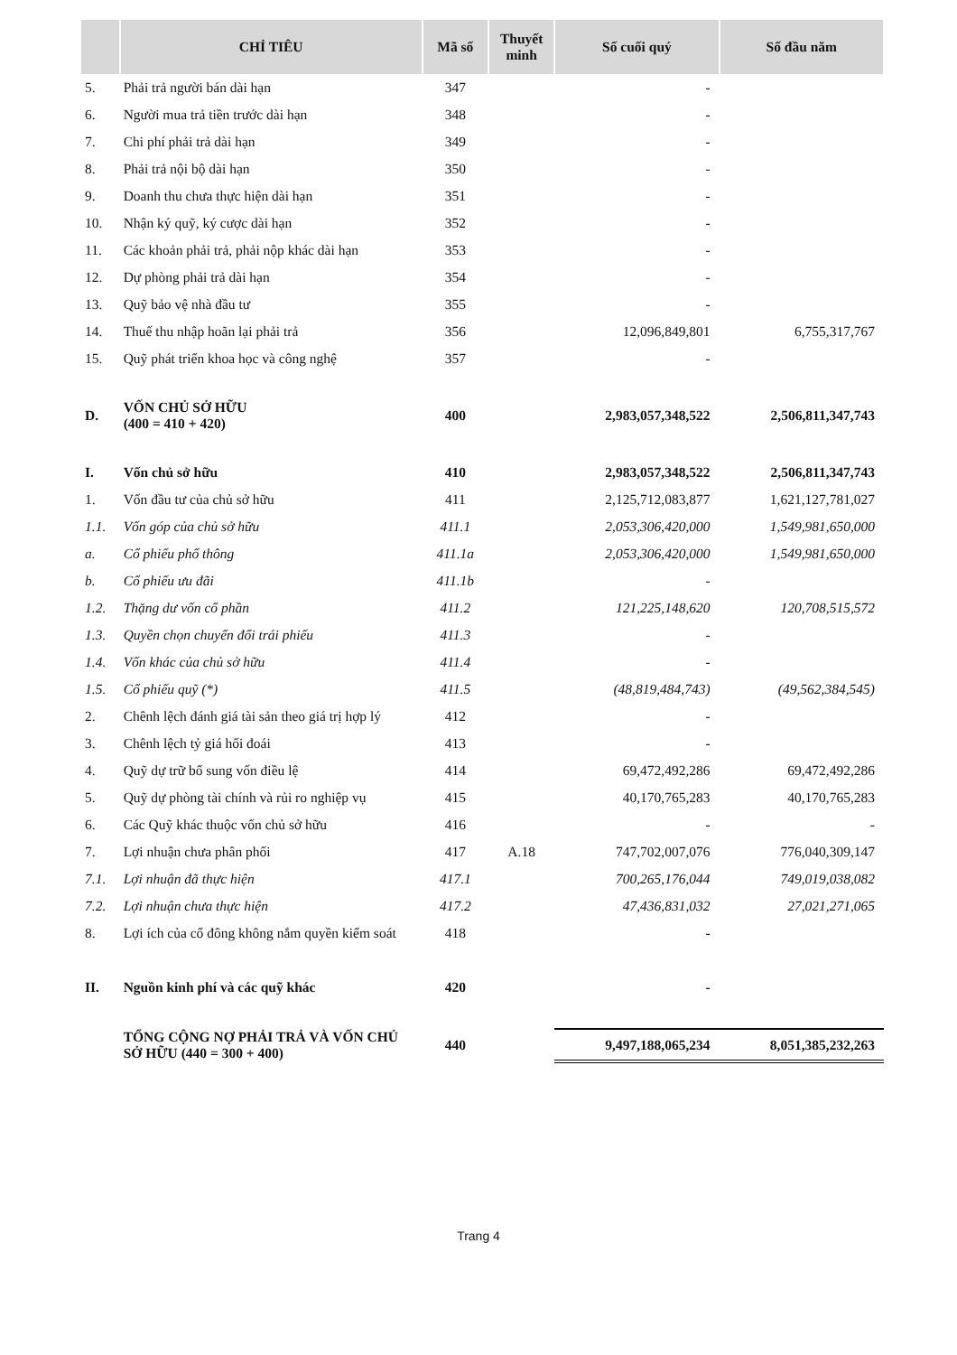| | CHỈ TIÊU | Mã số | Thuyết minh | Số cuối quý | Số đầu năm |
| --- | --- | --- | --- | --- | --- |
| 5. | Phải trả người bán dài hạn | 347 | | - | |
| 6. | Người mua trả tiền trước dài hạn | 348 | | - | |
| 7. | Chi phí phải trả dài hạn | 349 | | - | |
| 8. | Phải trả nội bộ dài hạn | 350 | | - | |
| 9. | Doanh thu chưa thực hiện dài hạn | 351 | | - | |
| 10. | Nhận ký quỹ, ký cược dài hạn | 352 | | - | |
| 11. | Các khoản phải trả, phải nộp khác dài hạn | 353 | | - | |
| 12. | Dự phòng phải trả dài hạn | 354 | | - | |
| 13. | Quỹ bảo vệ nhà đầu tư | 355 | | - | |
| 14. | Thuế thu nhập hoãn lại phải trả | 356 | | 12,096,849,801 | 6,755,317,767 |
| 15. | Quỹ phát triển khoa học và công nghệ | 357 | | - | |
| D. | VỐN CHỦ SỞ HỮU (400 = 410 + 420) | 400 | | 2,983,057,348,522 | 2,506,811,347,743 |
| I. | Vốn chủ sở hữu | 410 | | 2,983,057,348,522 | 2,506,811,347,743 |
| 1. | Vốn đầu tư của chủ sở hữu | 411 | | 2,125,712,083,877 | 1,621,127,781,027 |
| 1.1. | Vốn góp của chủ sở hữu | 411.1 | | 2,053,306,420,000 | 1,549,981,650,000 |
| a. | Cổ phiếu phổ thông | 411.1a | | 2,053,306,420,000 | 1,549,981,650,000 |
| b. | Cổ phiếu ưu đãi | 411.1b | | - | |
| 1.2. | Thặng dư vốn cổ phần | 411.2 | | 121,225,148,620 | 120,708,515,572 |
| 1.3. | Quyền chọn chuyển đổi trái phiếu | 411.3 | | - | |
| 1.4. | Vốn khác của chủ sở hữu | 411.4 | | - | |
| 1.5. | Cổ phiếu quỹ (*) | 411.5 | | (48,819,484,743) | (49,562,384,545) |
| 2. | Chênh lệch đánh giá tài sản theo giá trị hợp lý | 412 | | - | |
| 3. | Chênh lệch tỷ giá hối đoái | 413 | | - | |
| 4. | Quỹ dự trữ bổ sung vốn điều lệ | 414 | | 69,472,492,286 | 69,472,492,286 |
| 5. | Quỹ dự phòng tài chính và rủi ro nghiệp vụ | 415 | | 40,170,765,283 | 40,170,765,283 |
| 6. | Các Quỹ khác thuộc vốn chủ sở hữu | 416 | | - | - |
| 7. | Lợi nhuận chưa phân phối | 417 | A.18 | 747,702,007,076 | 776,040,309,147 |
| 7.1. | Lợi nhuận đã thực hiện | 417.1 | | 700,265,176,044 | 749,019,038,082 |
| 7.2. | Lợi nhuận chưa thực hiện | 417.2 | | 47,436,831,032 | 27,021,271,065 |
| 8. | Lợi ích của cổ đông không nắm quyền kiểm soát | 418 | | - | |
| II. | Nguồn kinh phí và các quỹ khác | 420 | | - | |
| | TỔNG CỘNG NỢ PHẢI TRẢ VÀ VỐN CHỦ SỞ HỮU (440 = 300 + 400) | 440 | | 9,497,188,065,234 | 8,051,385,232,263 |
Trang 4